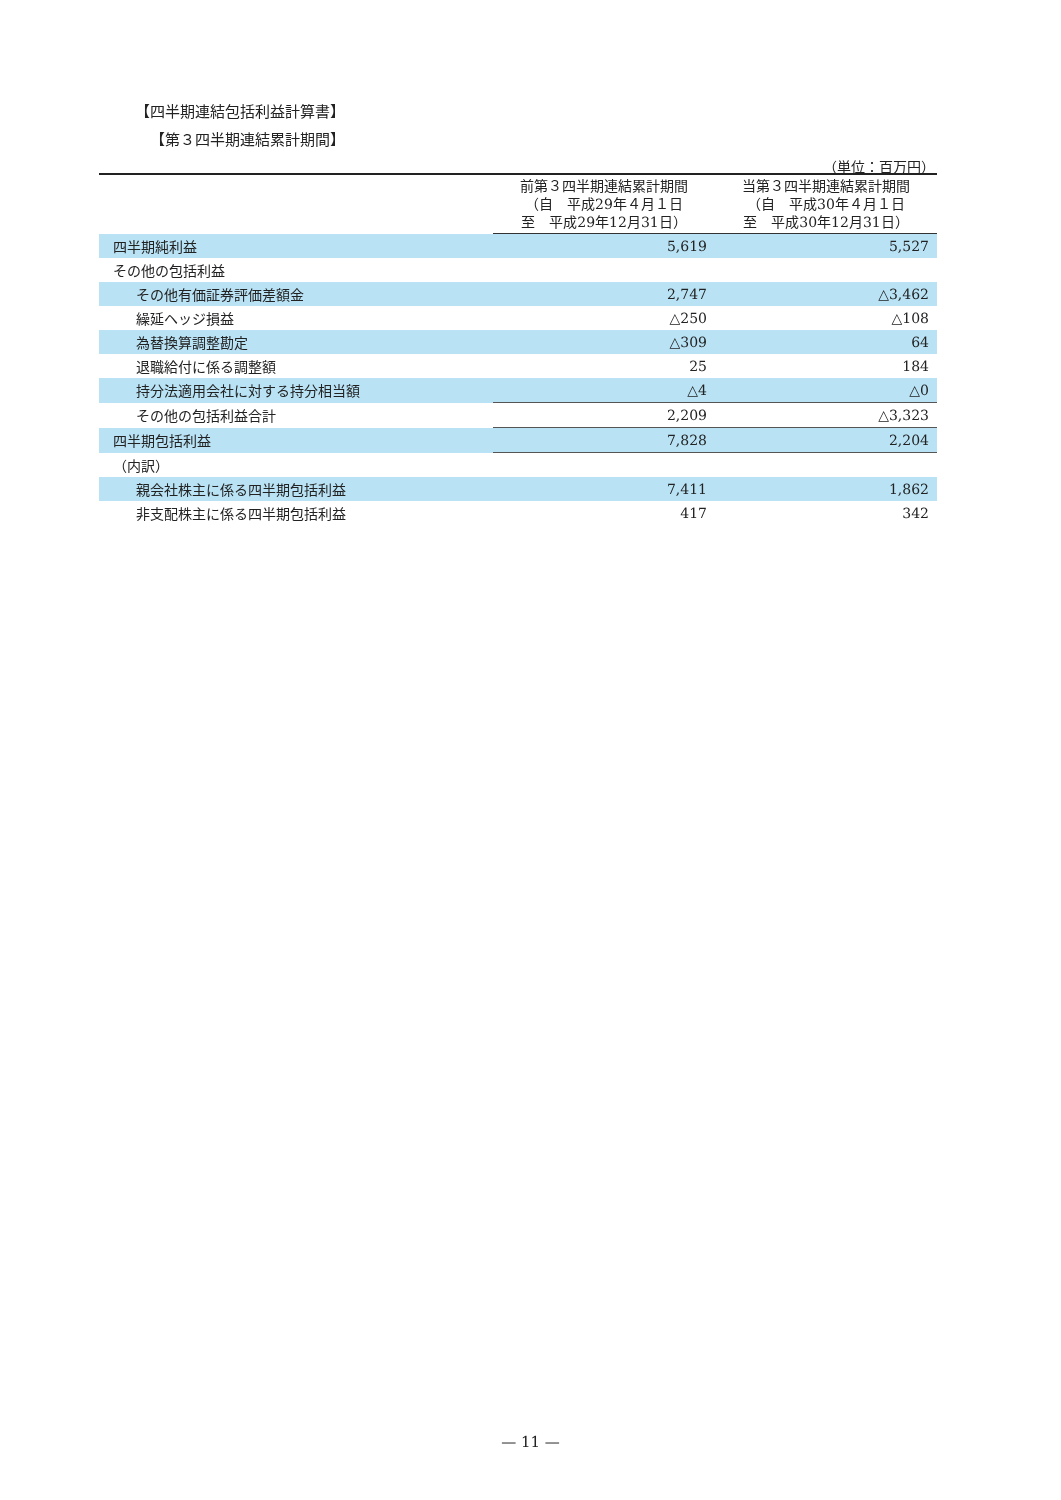【四半期連結包括利益計算書】
【第３四半期連結累計期間】
（単位：百万円）
| | 前第３四半期連結累計期間 （自 平成29年４月１日 至 平成29年12月31日） | 当第３四半期連結累計期間 （自 平成30年４月１日 至 平成30年12月31日） |
| --- | --- | --- |
| 四半期純利益 | 5,619 | 5,527 |
| その他の包括利益 | | |
| その他有価証券評価差額金 | 2,747 | △3,462 |
| 繰延ヘッジ損益 | △250 | △108 |
| 為替換算調整勘定 | △309 | 64 |
| 退職給付に係る調整額 | 25 | 184 |
| 持分法適用会社に対する持分相当額 | △4 | △0 |
| その他の包括利益合計 | 2,209 | △3,323 |
| 四半期包括利益 | 7,828 | 2,204 |
| （内訳） | | |
| 親会社株主に係る四半期包括利益 | 7,411 | 1,862 |
| 非支配株主に係る四半期包括利益 | 417 | 342 |
— 11 —